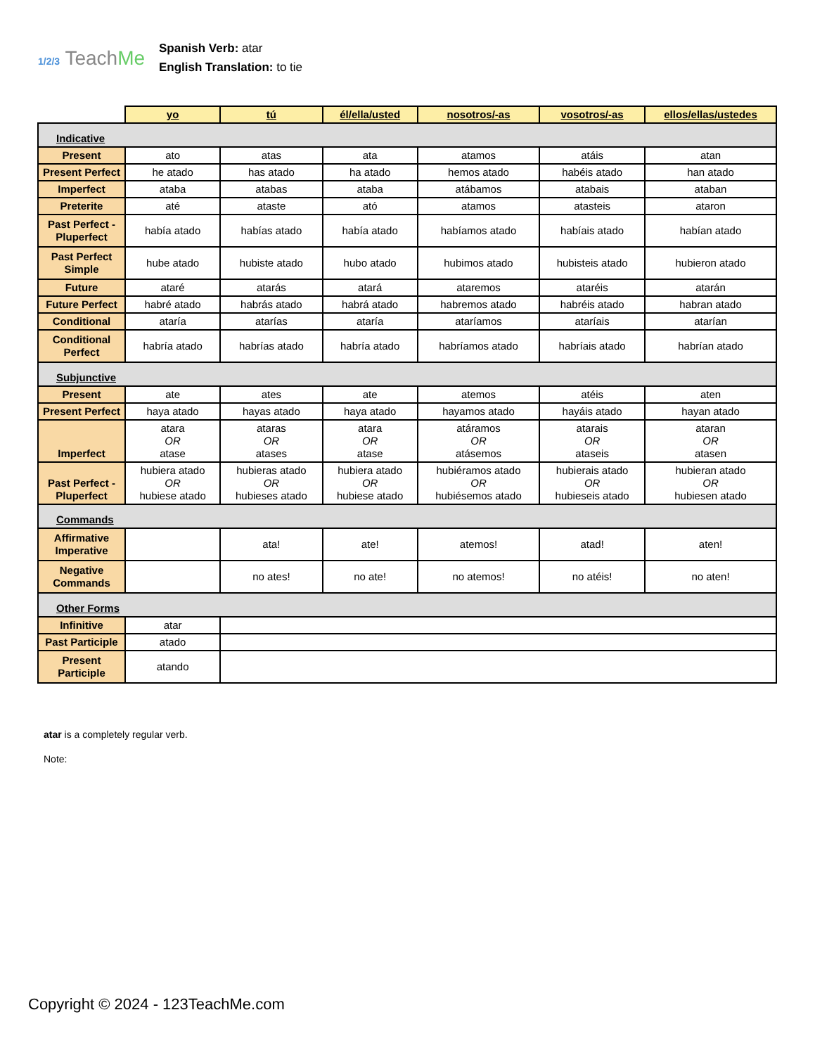1/2/3 TeachMe
Spanish Verb: atar
English Translation: to tie
| | yo | tú | él/ella/usted | nosotros/-as | vosotros/-as | ellos/ellas/ustedes |
| --- | --- | --- | --- | --- | --- | --- |
| Indicative | | | | | | |
| Present | ato | atas | ata | atamos | atáis | atan |
| Present Perfect | he atado | has atado | ha atado | hemos atado | habéis atado | han atado |
| Imperfect | ataba | atabas | ataba | atábamos | atabais | ataban |
| Preterite | até | ataste | ató | atamos | atasteis | ataron |
| Past Perfect - Pluperfect | había atado | habías atado | había atado | habíamos atado | habíais atado | habían atado |
| Past Perfect Simple | hube atado | hubiste atado | hubo atado | hubimos atado | hubisteis atado | hubieron atado |
| Future | ataré | atarás | atará | ataremos | ataréis | atarán |
| Future Perfect | habré atado | habrás atado | habrá atado | habremos atado | habréis atado | habran atado |
| Conditional | ataría | atarías | ataría | ataríamos | ataríais | atarían |
| Conditional Perfect | habría atado | habrías atado | habría atado | habríamos atado | habríais atado | habrían atado |
| Subjunctive | | | | | | |
| Present | ate | ates | ate | atemos | atéis | aten |
| Present Perfect | haya atado | hayas atado | haya atado | hayamos atado | hayáis atado | hayan atado |
| Imperfect | atara OR atase | ataras OR atases | atara OR atase | atáramos OR atásemos | atarais OR ataseis | ataran OR atasen |
| Past Perfect - Pluperfect | hubiera atado OR hubiese atado | hubieras atado OR hubieses atado | hubiera atado OR hubiese atado | hubiéramos atado OR hubiésemos atado | hubierais atado OR hubieseis atado | hubieran atado OR hubiesen atado |
| Commands | | | | | | |
| Affirmative Imperative | | ata! | ate! | atemos! | atad! | aten! |
| Negative Commands | | no ates! | no ate! | no atemos! | no atéis! | no aten! |
| Other Forms | | | | | | |
| Infinitive | atar | | | | | |
| Past Participle | atado | | | | | |
| Present Participle | atando | | | | | |
atar is a completely regular verb.
Note:
Copyright © 2024 - 123TeachMe.com